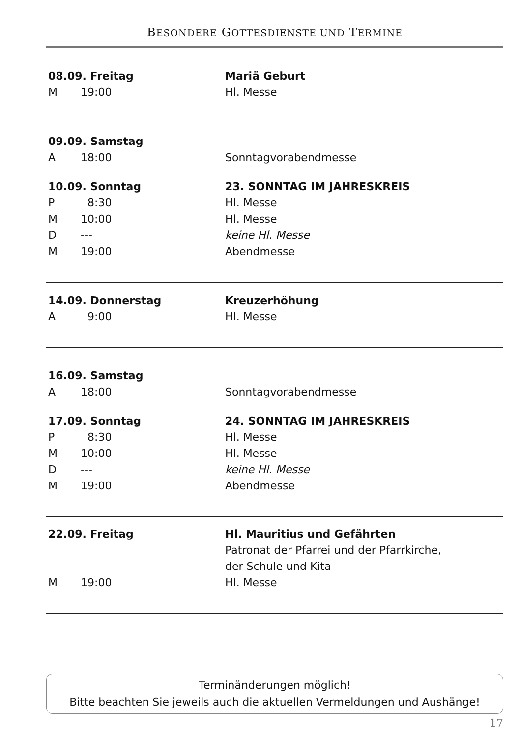BESONDERE GOTTESDIENSTE UND TERMINE
08.09. Freitag Mariä Geburt
M 19:00 Hl. Messe
09.09. Samstag
A 18:00 Sonntagvorabendmesse
10.09. Sonntag 23. SONNTAG IM JAHRESKREIS
P 8:30 Hl. Messe
M 10:00 Hl. Messe
D --- keine Hl. Messe
M 19:00 Abendmesse
14.09. Donnerstag Kreuzerhöhung
A 9:00 Hl. Messe
16.09. Samstag
A 18:00 Sonntagvorabendmesse
17.09. Sonntag 24. SONNTAG IM JAHRESKREIS
P 8:30 Hl. Messe
M 10:00 Hl. Messe
D --- keine Hl. Messe
M 19:00 Abendmesse
22.09. Freitag Hl. Mauritius und Gefährten
Patronat der Pfarrei und der Pfarrkirche,
der Schule und Kita
M 19:00 Hl. Messe
Terminänderungen möglich!
Bitte beachten Sie jeweils auch die aktuellen Vermeldungen und Aushänge!
17